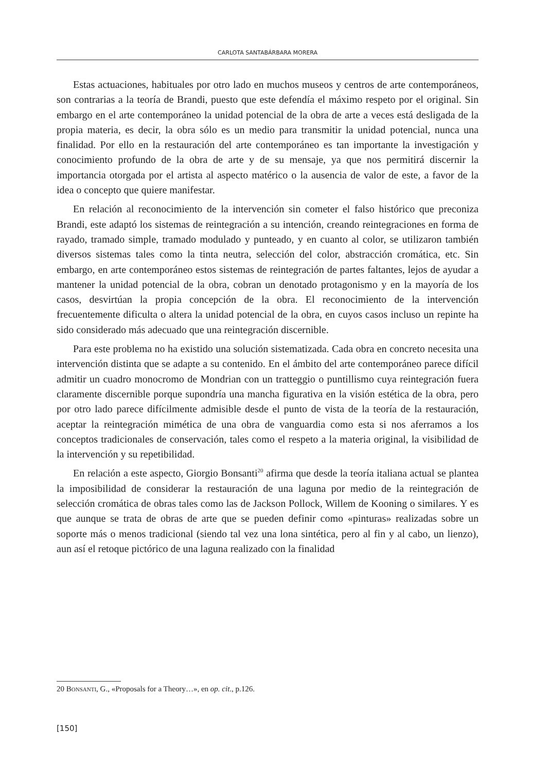CARLOTA SANTABÁRBARA MORERA
Estas actuaciones, habituales por otro lado en muchos museos y centros de arte contemporáneos, son contrarias a la teoría de Brandi, puesto que este defendía el máximo respeto por el original. Sin embargo en el arte contemporáneo la unidad potencial de la obra de arte a veces está desligada de la propia materia, es decir, la obra sólo es un medio para transmitir la unidad potencial, nunca una finalidad. Por ello en la restauración del arte contemporáneo es tan importante la investigación y conocimiento profundo de la obra de arte y de su mensaje, ya que nos permitirá discernir la importancia otorgada por el artista al aspecto matérico o la ausencia de valor de este, a favor de la idea o concepto que quiere manifestar.
En relación al reconocimiento de la intervención sin cometer el falso histórico que preconiza Brandi, este adaptó los sistemas de reintegración a su intención, creando reintegraciones en forma de rayado, tramado simple, tramado modulado y punteado, y en cuanto al color, se utilizaron también diversos sistemas tales como la tinta neutra, selección del color, abstracción cromática, etc. Sin embargo, en arte contemporáneo estos sistemas de reintegración de partes faltantes, lejos de ayudar a mantener la unidad potencial de la obra, cobran un denotado protagonismo y en la mayoría de los casos, desvirtúan la propia concepción de la obra. El reconocimiento de la intervención frecuentemente dificulta o altera la unidad potencial de la obra, en cuyos casos incluso un repinte ha sido considerado más adecuado que una reintegración discernible.
Para este problema no ha existido una solución sistematizada. Cada obra en concreto necesita una intervención distinta que se adapte a su contenido. En el ámbito del arte contemporáneo parece difícil admitir un cuadro monocromo de Mondrian con un tratteggio o puntillismo cuya reintegración fuera claramente discernible porque supondría una mancha figurativa en la visión estética de la obra, pero por otro lado parece difícilmente admisible desde el punto de vista de la teoría de la restauración, aceptar la reintegración mimética de una obra de vanguardia como esta si nos aferramos a los conceptos tradicionales de conservación, tales como el respeto a la materia original, la visibilidad de la intervención y su repetibilidad.
En relación a este aspecto, Giorgio Bonsanti<sup>20</sup> afirma que desde la teoría italiana actual se plantea la imposibilidad de considerar la restauración de una laguna por medio de la reintegración de selección cromática de obras tales como las de Jackson Pollock, Willem de Kooning o similares. Y es que aunque se trata de obras de arte que se pueden definir como «pinturas» realizadas sobre un soporte más o menos tradicional (siendo tal vez una lona sintética, pero al fin y al cabo, un lienzo), aun así el retoque pictórico de una laguna realizado con la finalidad
20 BONSANTI, G., «Proposals for a Theory…», en op. cit., p.126.
[150]